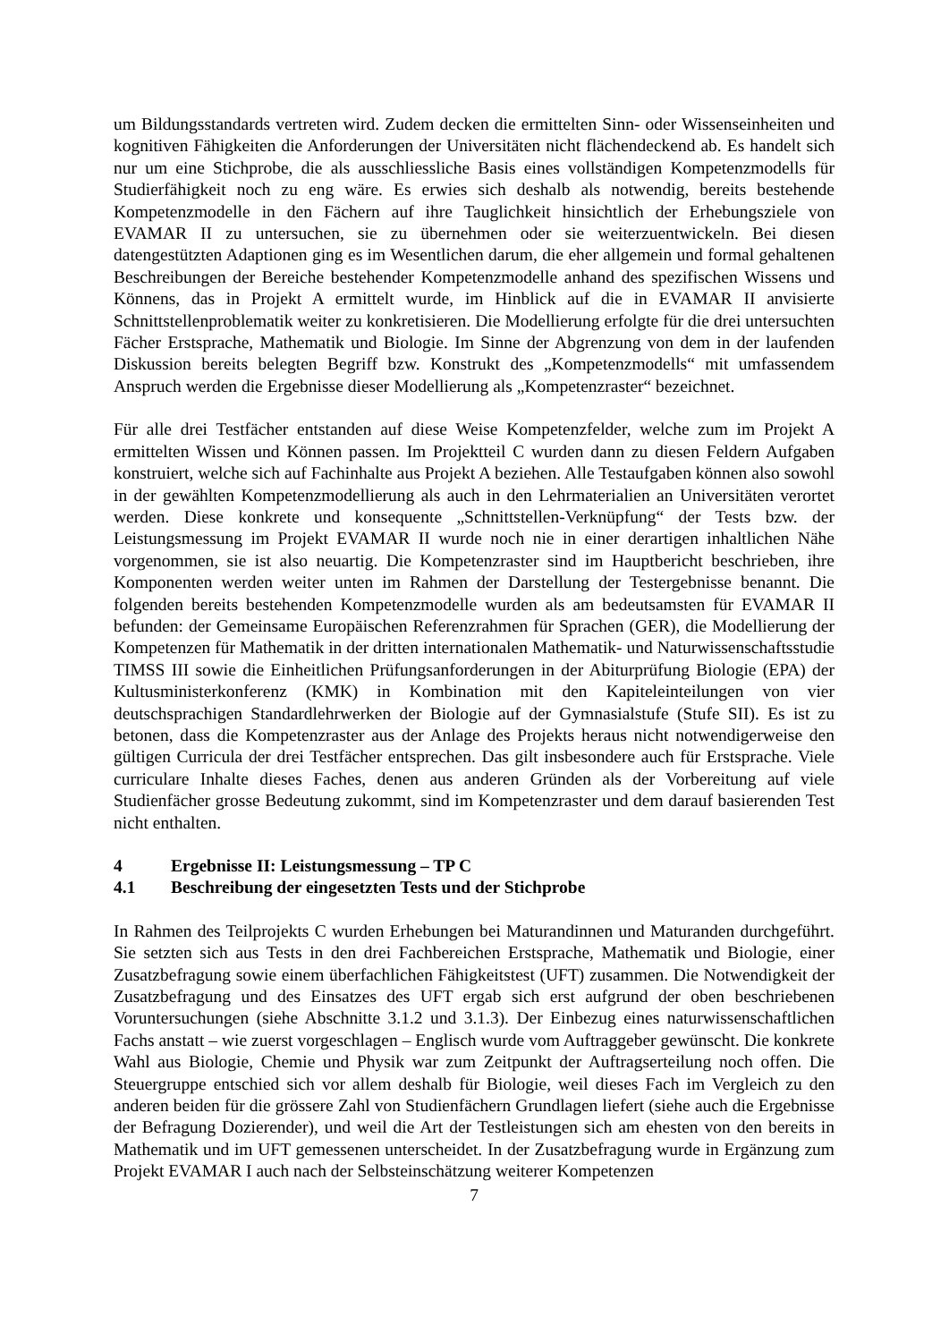um Bildungsstandards vertreten wird. Zudem decken die ermittelten Sinn- oder Wissenseinheiten und kognitiven Fähigkeiten die Anforderungen der Universitäten nicht flächendeckend ab. Es handelt sich nur um eine Stichprobe, die als ausschliessliche Basis eines vollständigen Kompetenzmodells für Studierfähigkeit noch zu eng wäre. Es erwies sich deshalb als notwendig, bereits bestehende Kompetenzmodelle in den Fächern auf ihre Tauglichkeit hinsichtlich der Erhebungsziele von EVAMAR II zu untersuchen, sie zu übernehmen oder sie weiterzuentwickeln. Bei diesen datengestützten Adaptionen ging es im Wesentlichen darum, die eher allgemein und formal gehaltenen Beschreibungen der Bereiche bestehender Kompetenzmodelle anhand des spezifischen Wissens und Könnens, das in Projekt A ermittelt wurde, im Hinblick auf die in EVAMAR II anvisierte Schnittstellenproblematik weiter zu konkretisieren. Die Modellierung erfolgte für die drei untersuchten Fächer Erstsprache, Mathematik und Biologie. Im Sinne der Abgrenzung von dem in der laufenden Diskussion bereits belegten Begriff bzw. Konstrukt des „Kompetenzmodells“ mit umfassendem Anspruch werden die Ergebnisse dieser Modellierung als „Kompetenzraster“ bezeichnet.
Für alle drei Testfächer entstanden auf diese Weise Kompetenzfelder, welche zum im Projekt A ermittelten Wissen und Können passen. Im Projektteil C wurden dann zu diesen Feldern Aufgaben konstruiert, welche sich auf Fachinhalte aus Projekt A beziehen. Alle Testaufgaben können also sowohl in der gewählten Kompetenzmodellierung als auch in den Lehrmaterialien an Universitäten verortet werden. Diese konkrete und konsequente „Schnittstellen-Verknüpfung“ der Tests bzw. der Leistungsmessung im Projekt EVAMAR II wurde noch nie in einer derartigen inhaltlichen Nähe vorgenommen, sie ist also neuartig. Die Kompetenzraster sind im Hauptbericht beschrieben, ihre Komponenten werden weiter unten im Rahmen der Darstellung der Testergebnisse benannt. Die folgenden bereits bestehenden Kompetenzmodelle wurden als am bedeutsamsten für EVAMAR II befunden: der Gemeinsame Europäischen Referenzrahmen für Sprachen (GER), die Modellierung der Kompetenzen für Mathematik in der dritten internationalen Mathematik- und Naturwissenschaftsstudie TIMSS III sowie die Einheitlichen Prüfungsanforderungen in der Abiturprüfung Biologie (EPA) der Kultusministerkonferenz (KMK) in Kombination mit den Kapiteleinteilungen von vier deutschsprachigen Standardlehrwerken der Biologie auf der Gymnasialstufe (Stufe SII). Es ist zu betonen, dass die Kompetenzraster aus der Anlage des Projekts heraus nicht notwendigerweise den gültigen Curricula der drei Testfächer entsprechen. Das gilt insbesondere auch für Erstsprache. Viele curriculare Inhalte dieses Faches, denen aus anderen Gründen als der Vorbereitung auf viele Studienfächer grosse Bedeutung zukommt, sind im Kompetenzraster und dem darauf basierenden Test nicht enthalten.
4 Ergebnisse II: Leistungsmessung – TP C
4.1 Beschreibung der eingesetzten Tests und der Stichprobe
In Rahmen des Teilprojekts C wurden Erhebungen bei Maturandinnen und Maturanden durchgeführt. Sie setzten sich aus Tests in den drei Fachbereichen Erstsprache, Mathematik und Biologie, einer Zusatzbefragung sowie einem überfachlichen Fähigkeitstest (UFT) zusammen. Die Notwendigkeit der Zusatzbefragung und des Einsatzes des UFT ergab sich erst aufgrund der oben beschriebenen Voruntersuchungen (siehe Abschnitte 3.1.2 und 3.1.3). Der Einbezug eines naturwissenschaftlichen Fachs anstatt – wie zuerst vorgeschlagen – Englisch wurde vom Auftraggeber gewünscht. Die konkrete Wahl aus Biologie, Chemie und Physik war zum Zeitpunkt der Auftragserteilung noch offen. Die Steuergruppe entschied sich vor allem deshalb für Biologie, weil dieses Fach im Vergleich zu den anderen beiden für die grössere Zahl von Studienfächern Grundlagen liefert (siehe auch die Ergebnisse der Befragung Dozierender), und weil die Art der Testleistungen sich am ehesten von den bereits in Mathematik und im UFT gemessenen unterscheidet. In der Zusatzbefragung wurde in Ergänzung zum Projekt EVAMAR I auch nach der Selbsteinschätzung weiterer Kompetenzen
7